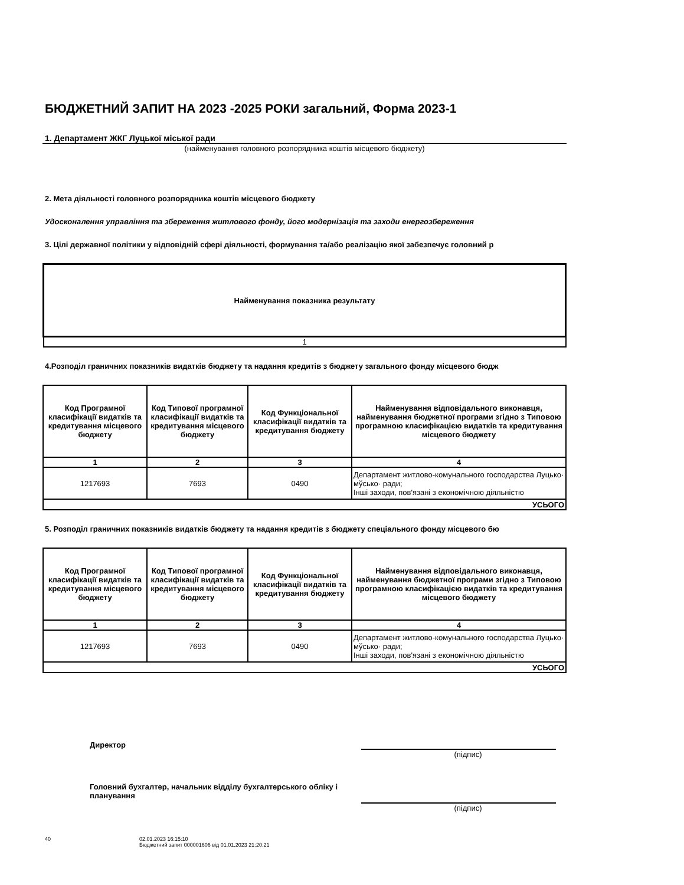БЮДЖЕТНИЙ ЗАПИТ НА 2023 -2025 РОКИ загальний, Форма 2023-1
1. Департамент ЖКГ Луцької міської ради
(найменування головного розпорядника коштів місцевого бюджету)
2. Мета діяльності головного розпорядника коштів місцевого бюджету
Удосконалення управління та збереження житлового фонду, його модернізація та заходи енергозбереження
3. Цілі державної політики у відповідній сфері діяльності, формування та/або реалізацію якої забезпечує головний р
| Найменування показника результату |
| --- |
| 1 |
4.Розподіл граничних показників видатків бюджету та надання кредитів з бюджету загального фонду місцевого бюдж
| Код Програмної класифікації видатків та кредитування місцевого бюджету | Код Типової програмної класифікації видатків та кредитування місцевого бюджету | Код Функціональної класифікації видатків та кредитування бюджету | Найменування відповідального виконавця, найменування бюджетної програми згідно з Типовою програмною класифікацією видатків та кредитування місцевого бюджету |
| --- | --- | --- | --- |
| 1 | 2 | 3 | 4 |
| 1217693 | 7693 | 0490 | Департамент житлово-комунального господарства Луцько· мўсько· ради; Інші заходи, пов'язані з економічною діяльністю |
| УСЬОГО | | | |
5. Розподіл граничних показників видатків бюджету та надання кредитів з бюджету спеціального фонду місцевого бю
| Код Програмної класифікації видатків та кредитування місцевого бюджету | Код Типової програмної класифікації видатків та кредитування місцевого бюджету | Код Функціональної класифікації видатків та кредитування бюджету | Найменування відповідального виконавця, найменування бюджетної програми згідно з Типовою програмною класифікацією видатків та кредитування місцевого бюджету |
| --- | --- | --- | --- |
| 1 | 2 | 3 | 4 |
| 1217693 | 7693 | 0490 | Департамент житлово-комунального господарства Луцько· мўсько· ради; Інші заходи, пов'язані з економічною діяльністю |
| УСЬОГО | | | |
Директор
(підпис)
Головний бухгалтер, начальник відділу бухгалтерського обліку і планування
(підпис)
40 02.01.2023 16:15:10
Бюджетний запит 000001606 від 01.01.2023 21:20:21